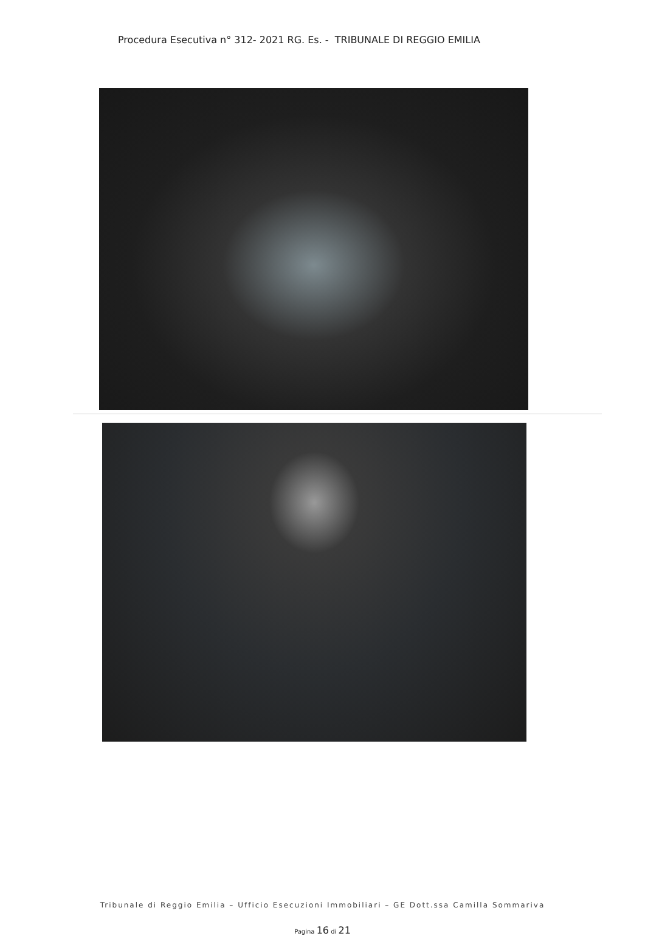Procedura Esecutiva n° 312- 2021 RG. Es. - TRIBUNALE DI REGGIO EMILIA
Tribunale di Reggio Emilia – Ufficio Esecuzioni Immobiliari – GE Dott.ssa Camilla Sommariva
Pagina 16 di 21